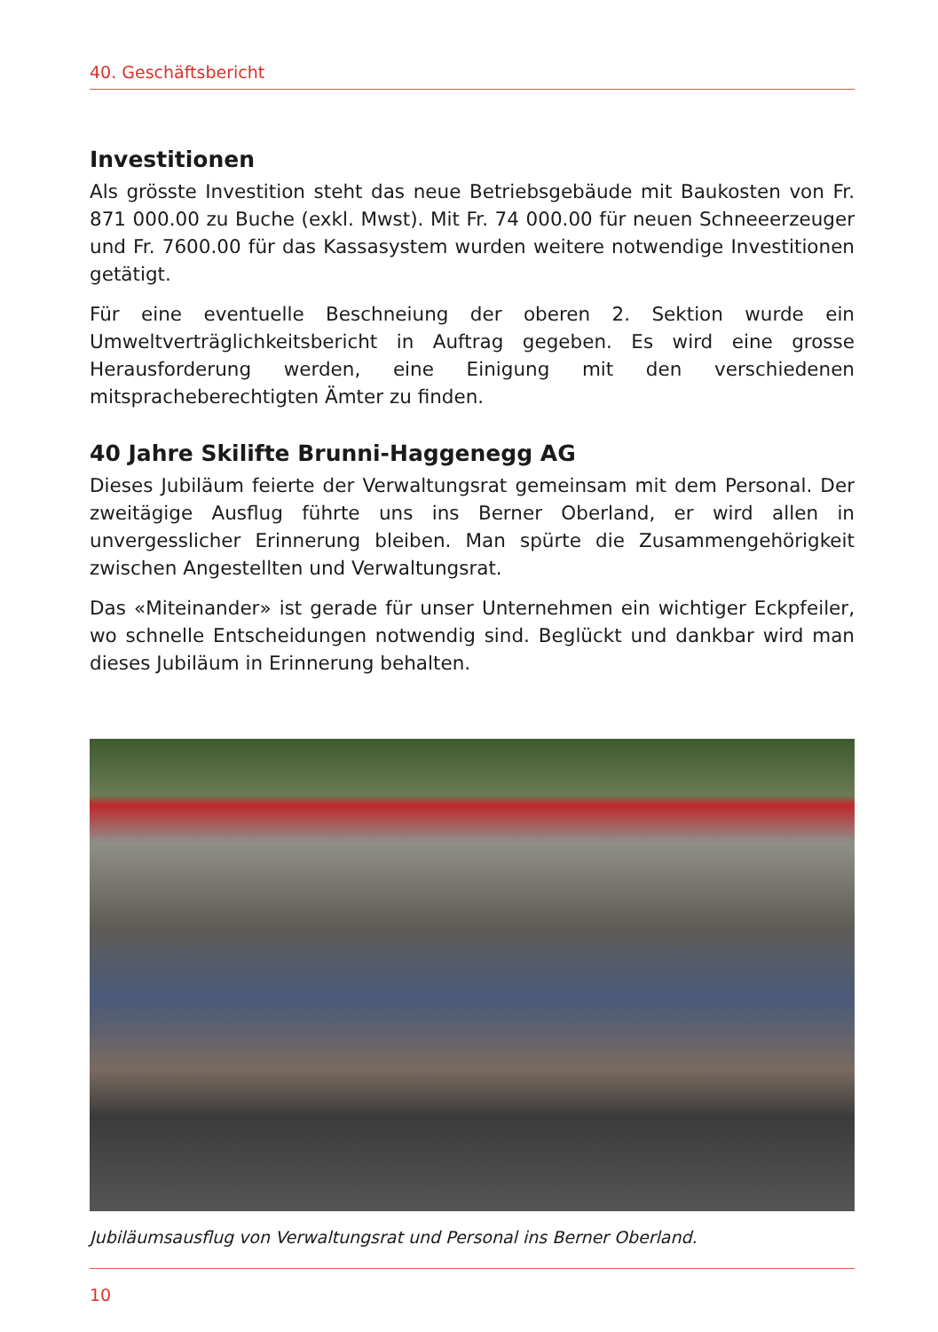40. Geschäftsbericht
Investitionen
Als grösste Investition steht das neue Betriebsgebäude mit Baukosten von Fr. 871 000.00 zu Buche (exkl. Mwst). Mit Fr. 74 000.00 für neuen Schneeerzeuger und Fr. 7600.00 für das Kassasystem wurden weitere notwendige Investitionen getätigt.
Für eine eventuelle Beschneiung der oberen 2. Sektion wurde ein Umweltverträglichkeitsbericht in Auftrag gegeben. Es wird eine grosse Herausforderung werden, eine Einigung mit den verschiedenen mitspracheberechtigten Ämter zu finden.
40 Jahre Skilifte Brunni-Haggenegg AG
Dieses Jubiläum feierte der Verwaltungsrat gemeinsam mit dem Personal. Der zweitägige Ausflug führte uns ins Berner Oberland, er wird allen in unvergesslicher Erinnerung bleiben. Man spürte die Zusammengehörigkeit zwischen Angestellten und Verwaltungsrat.
Das «Miteinander» ist gerade für unser Unternehmen ein wichtiger Eckpfeiler, wo schnelle Entscheidungen notwendig sind. Beglückt und dankbar wird man dieses Jubiläum in Erinnerung behalten.
Jubiläumsausflug von Verwaltungsrat und Personal ins Berner Oberland.
10